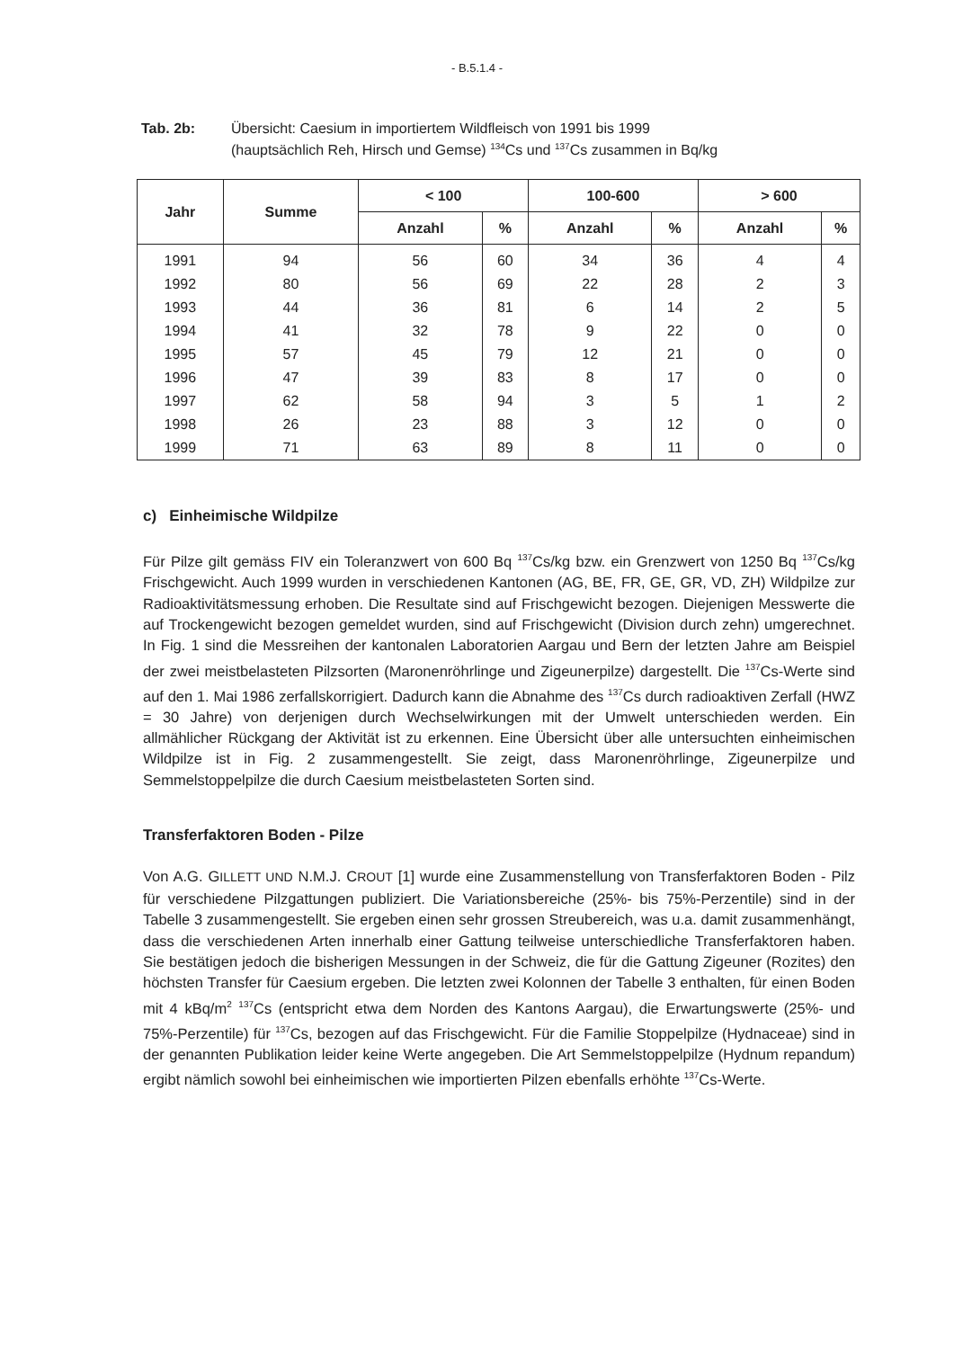- B.5.1.4 -
Tab. 2b: Übersicht: Caesium in importiertem Wildfleisch von 1991 bis 1999
(hauptsächlich Reh, Hirsch und Gemse) <sup>134</sup>Cs und <sup>137</sup>Cs zusammen in Bq/kg
| Jahr | Summe | < 100 | | 100-600 | | > 600 | |
| --- | --- | --- | --- | --- | --- | --- | --- |
| | | Anzahl | % | Anzahl | % | Anzahl | % |
| 1991 | 94 | 56 | 60 | 34 | 36 | 4 | 4 |
| 1992 | 80 | 56 | 69 | 22 | 28 | 2 | 3 |
| 1993 | 44 | 36 | 81 | 6 | 14 | 2 | 5 |
| 1994 | 41 | 32 | 78 | 9 | 22 | 0 | 0 |
| 1995 | 57 | 45 | 79 | 12 | 21 | 0 | 0 |
| 1996 | 47 | 39 | 83 | 8 | 17 | 0 | 0 |
| 1997 | 62 | 58 | 94 | 3 | 5 | 1 | 2 |
| 1998 | 26 | 23 | 88 | 3 | 12 | 0 | 0 |
| 1999 | 71 | 63 | 89 | 8 | 11 | 0 | 0 |
c) Einheimische Wildpilze
Für Pilze gilt gemäss FIV ein Toleranzwert von 600 Bq <sup>137</sup>Cs/kg bzw. ein Grenzwert von 1250 Bq <sup>137</sup>Cs/kg Frischgewicht. Auch 1999 wurden in verschiedenen Kantonen (AG, BE, FR, GE, GR, VD, ZH) Wildpilze zur Radioaktivitätsmessung erhoben. Die Resultate sind auf Frischgewicht bezogen. Diejenigen Messwerte die auf Trockengewicht bezogen gemeldet wurden, sind auf Frischgewicht (Division durch zehn) umgerechnet. In Fig. 1 sind die Messreihen der kantonalen Laboratorien Aargau und Bern der letzten Jahre am Beispiel der zwei meistbelasteten Pilzsorten (Maronenröhrlinge und Zigeunerpilze) dargestellt. Die <sup>137</sup>Cs-Werte sind auf den 1. Mai 1986 zerfallskorrigiert. Dadurch kann die Abnahme des <sup>137</sup>Cs durch radioaktiven Zerfall (HWZ = 30 Jahre) von derjenigen durch Wechselwirkungen mit der Umwelt unterschieden werden. Ein allmählicher Rückgang der Aktivität ist zu erkennen. Eine Übersicht über alle untersuchten einheimischen Wildpilze ist in Fig. 2 zusammengestellt. Sie zeigt, dass Maronenröhrlinge, Zigeunerpilze und Semmelstoppelpilze die durch Caesium meistbelasteten Sorten sind.
Transferfaktoren Boden - Pilze
Von A.G. GILLETT UND N.M.J. CROUT [1] wurde eine Zusammenstellung von Transferfaktoren Boden - Pilz für verschiedene Pilzgattungen publiziert. Die Variationsbereiche (25%- bis 75%-Perzentile) sind in der Tabelle 3 zusammengestellt. Sie ergeben einen sehr grossen Streubereich, was u.a. damit zusammenhängt, dass die verschiedenen Arten innerhalb einer Gattung teilweise unterschiedliche Transferfaktoren haben. Sie bestätigen jedoch die bisherigen Messungen in der Schweiz, die für die Gattung Zigeuner (Rozites) den höchsten Transfer für Caesium ergeben. Die letzten zwei Kolonnen der Tabelle 3 enthalten, für einen Boden mit 4 kBq/m<sup>2</sup> <sup>137</sup>Cs (entspricht etwa dem Norden des Kantons Aargau), die Erwartungswerte (25%- und 75%-Perzentile) für <sup>137</sup>Cs, bezogen auf das Frischgewicht. Für die Familie Stoppelpilze (Hydnaceae) sind in der genannten Publikation leider keine Werte angegeben. Die Art Semmelstoppelpilze (Hydnum repandum) ergibt nämlich sowohl bei einheimischen wie importierten Pilzen ebenfalls erhöhte <sup>137</sup>Cs-Werte.